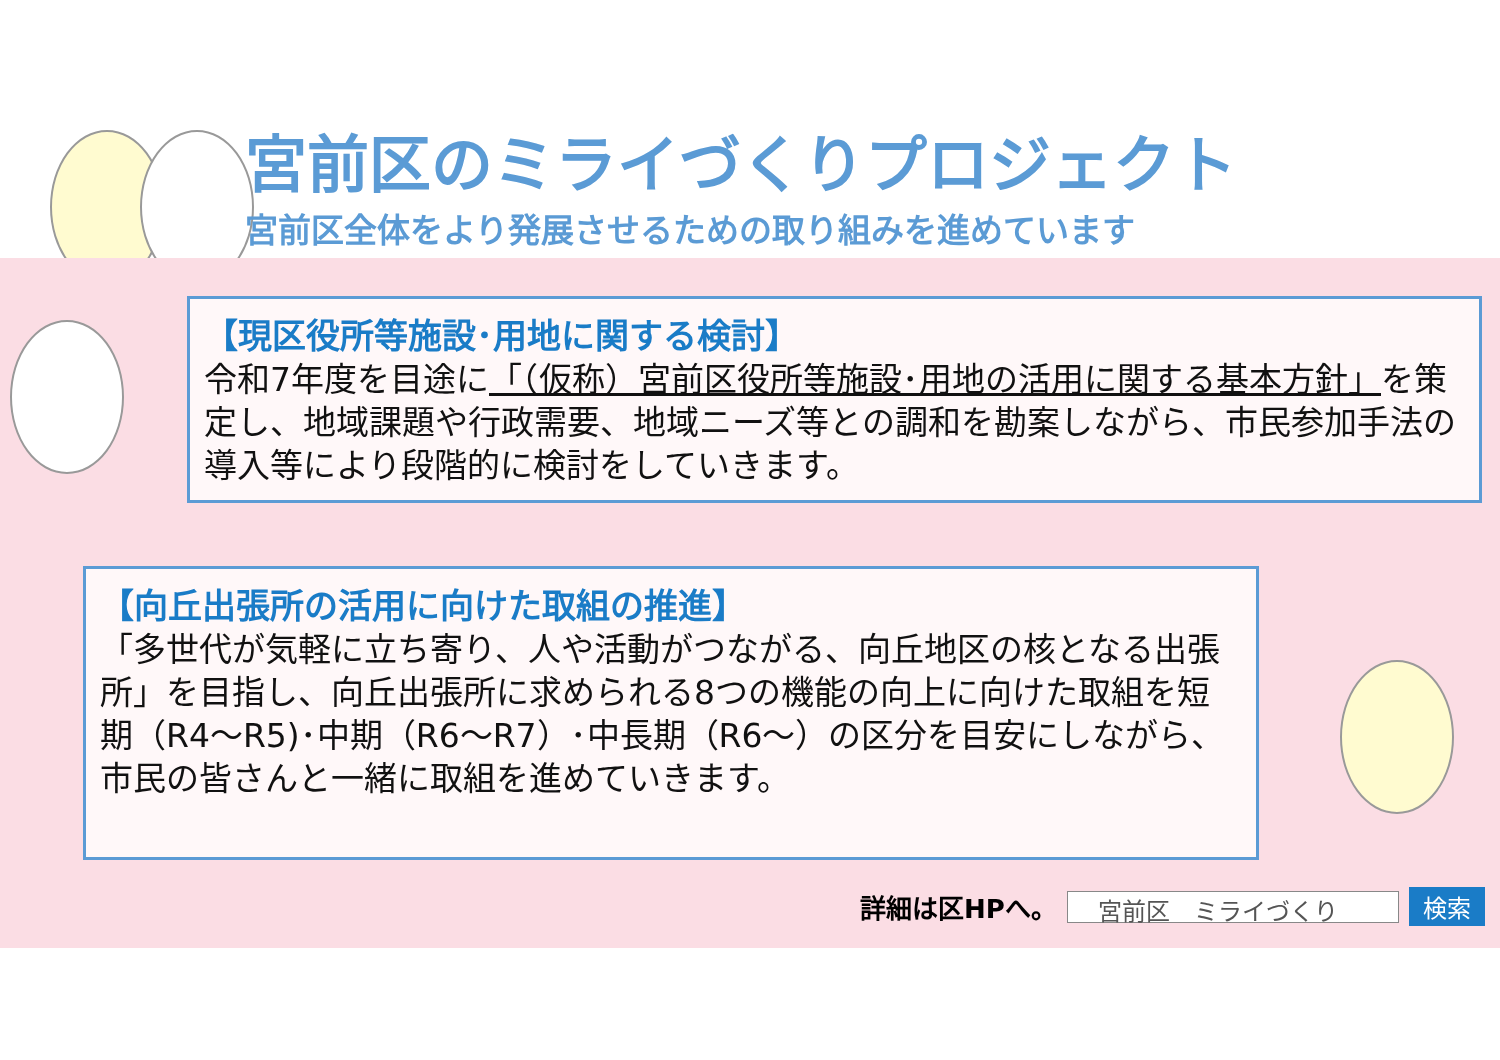宮前区のミライづくりプロジェクト
宮前区全体をより発展させるための取り組みを進めています
【現区役所等施設･用地に関する検討】
令和7年度を目途に「（仮称）宮前区役所等施設･用地の活用に関する基本方針」を策定し、地域課題や行政需要、地域ニーズ等との調和を勘案しながら、市民参加手法の導入等により段階的に検討をしていきます。
【向丘出張所の活用に向けた取組の推進】
「多世代が気軽に立ち寄り、人や活動がつながる、向丘地区の核となる出張所」を目指し、向丘出張所に求められる8つの機能の向上に向けた取組を短期（R4～R5)･中期（R6～R7）･中長期（R6～）の区分を目安にしながら、市民の皆さんと一緒に取組を進めていきます。
詳細は区HPへ。
宮前区　ミライづくり
検索